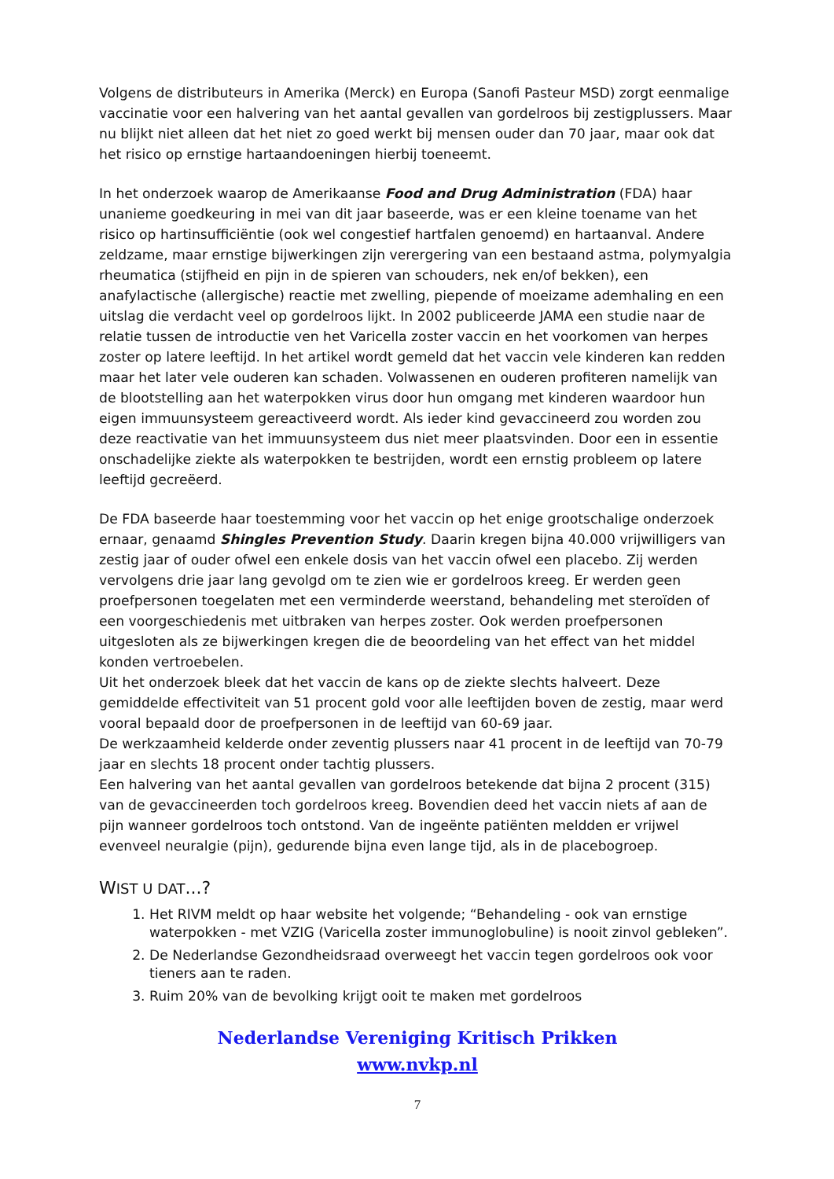Volgens de distributeurs in Amerika (Merck) en Europa (Sanofi Pasteur MSD) zorgt eenmalige vaccinatie voor een halvering van het aantal gevallen van gordelroos bij zestigplussers. Maar nu blijkt niet alleen dat het niet zo goed werkt bij mensen ouder dan 70 jaar, maar ook dat het risico op ernstige hartaandoeningen hierbij toeneemt.
In het onderzoek waarop de Amerikaanse Food and Drug Administration (FDA) haar unanieme goedkeuring in mei van dit jaar baseerde, was er een kleine toename van het risico op hartinsufficiëntie (ook wel congestief hartfalen genoemd) en hartaanval. Andere zeldzame, maar ernstige bijwerkingen zijn verergering van een bestaand astma, polymyalgia rheumatica (stijfheid en pijn in de spieren van schouders, nek en/of bekken), een anafylactische (allergische) reactie met zwelling, piepende of moeizame ademhaling en een uitslag die verdacht veel op gordelroos lijkt. In 2002 publiceerde JAMA een studie naar de relatie tussen de introductie ven het Varicella zoster vaccin en het voorkomen van herpes zoster op latere leeftijd. In het artikel wordt gemeld dat het vaccin vele kinderen kan redden maar het later vele ouderen kan schaden. Volwassenen en ouderen profiteren namelijk van de blootstelling aan het waterpokken virus door hun omgang met kinderen waardoor hun eigen immuunsysteem gereactiveerd wordt. Als ieder kind gevaccineerd zou worden zou deze reactivatie van het immuunsysteem dus niet meer plaatsvinden. Door een in essentie onschadelijke ziekte als waterpokken te bestrijden, wordt een ernstig probleem op latere leeftijd gecreëerd.
De FDA baseerde haar toestemming voor het vaccin op het enige grootschalige onderzoek ernaar, genaamd Shingles Prevention Study. Daarin kregen bijna 40.000 vrijwilligers van zestig jaar of ouder ofwel een enkele dosis van het vaccin ofwel een placebo. Zij werden vervolgens drie jaar lang gevolgd om te zien wie er gordelroos kreeg. Er werden geen proefpersonen toegelaten met een verminderde weerstand, behandeling met steroïden of een voorgeschiedenis met uitbraken van herpes zoster. Ook werden proefpersonen uitgesloten als ze bijwerkingen kregen die de beoordeling van het effect van het middel konden vertroebelen.
Uit het onderzoek bleek dat het vaccin de kans op de ziekte slechts halveert. Deze gemiddelde effectiviteit van 51 procent gold voor alle leeftijden boven de zestig, maar werd vooral bepaald door de proefpersonen in de leeftijd van 60-69 jaar.
De werkzaamheid kelderde onder zeventig plussers naar 41 procent in de leeftijd van 70-79 jaar en slechts 18 procent onder tachtig plussers.
Een halvering van het aantal gevallen van gordelroos betekende dat bijna 2 procent (315) van de gevaccineerden toch gordelroos kreeg. Bovendien deed het vaccin niets af aan de pijn wanneer gordelroos toch ontstond. Van de ingeënte patiënten meldden er vrijwel evenveel neuralgie (pijn), gedurende bijna even lange tijd, als in de placebogroep.
WIST U DAT...?
1. Het RIVM meldt op haar website het volgende; “Behandeling - ook van ernstige waterpokken - met VZIG (Varicella zoster immunoglobuline) is nooit zinvol gebleken”.
2. De Nederlandse Gezondheidsraad overweegt het vaccin tegen gordelroos ook voor tieners aan te raden.
3. Ruim 20% van de bevolking krijgt ooit te maken met gordelroos
Nederlandse Vereniging Kritisch Prikken
www.nvkp.nl
7